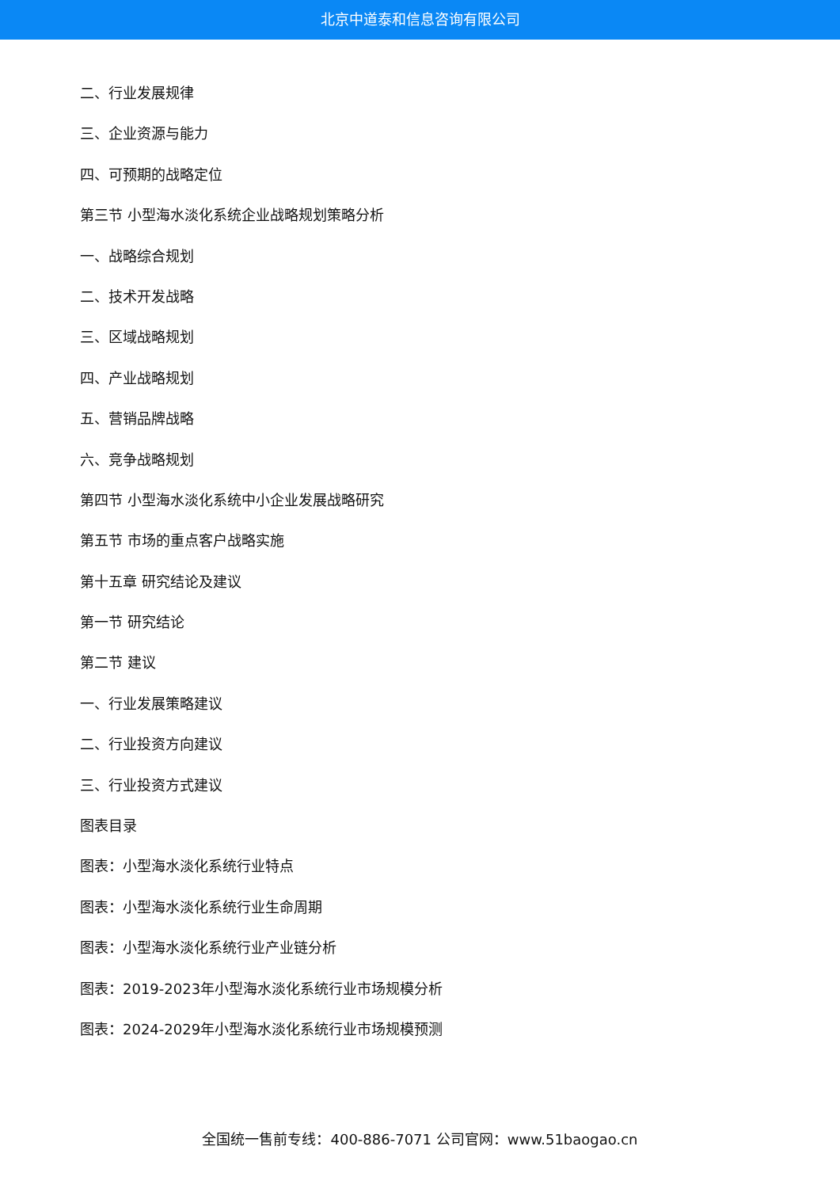北京中道泰和信息咨询有限公司
二、行业发展规律
三、企业资源与能力
四、可预期的战略定位
第三节 小型海水淡化系统企业战略规划策略分析
一、战略综合规划
二、技术开发战略
三、区域战略规划
四、产业战略规划
五、营销品牌战略
六、竞争战略规划
第四节 小型海水淡化系统中小企业发展战略研究
第五节 市场的重点客户战略实施
第十五章 研究结论及建议
第一节 研究结论
第二节 建议
一、行业发展策略建议
二、行业投资方向建议
三、行业投资方式建议
图表目录
图表：小型海水淡化系统行业特点
图表：小型海水淡化系统行业生命周期
图表：小型海水淡化系统行业产业链分析
图表：2019-2023年小型海水淡化系统行业市场规模分析
图表：2024-2029年小型海水淡化系统行业市场规模预测
全国统一售前专线：400-886-7071 公司官网：www.51baogao.cn